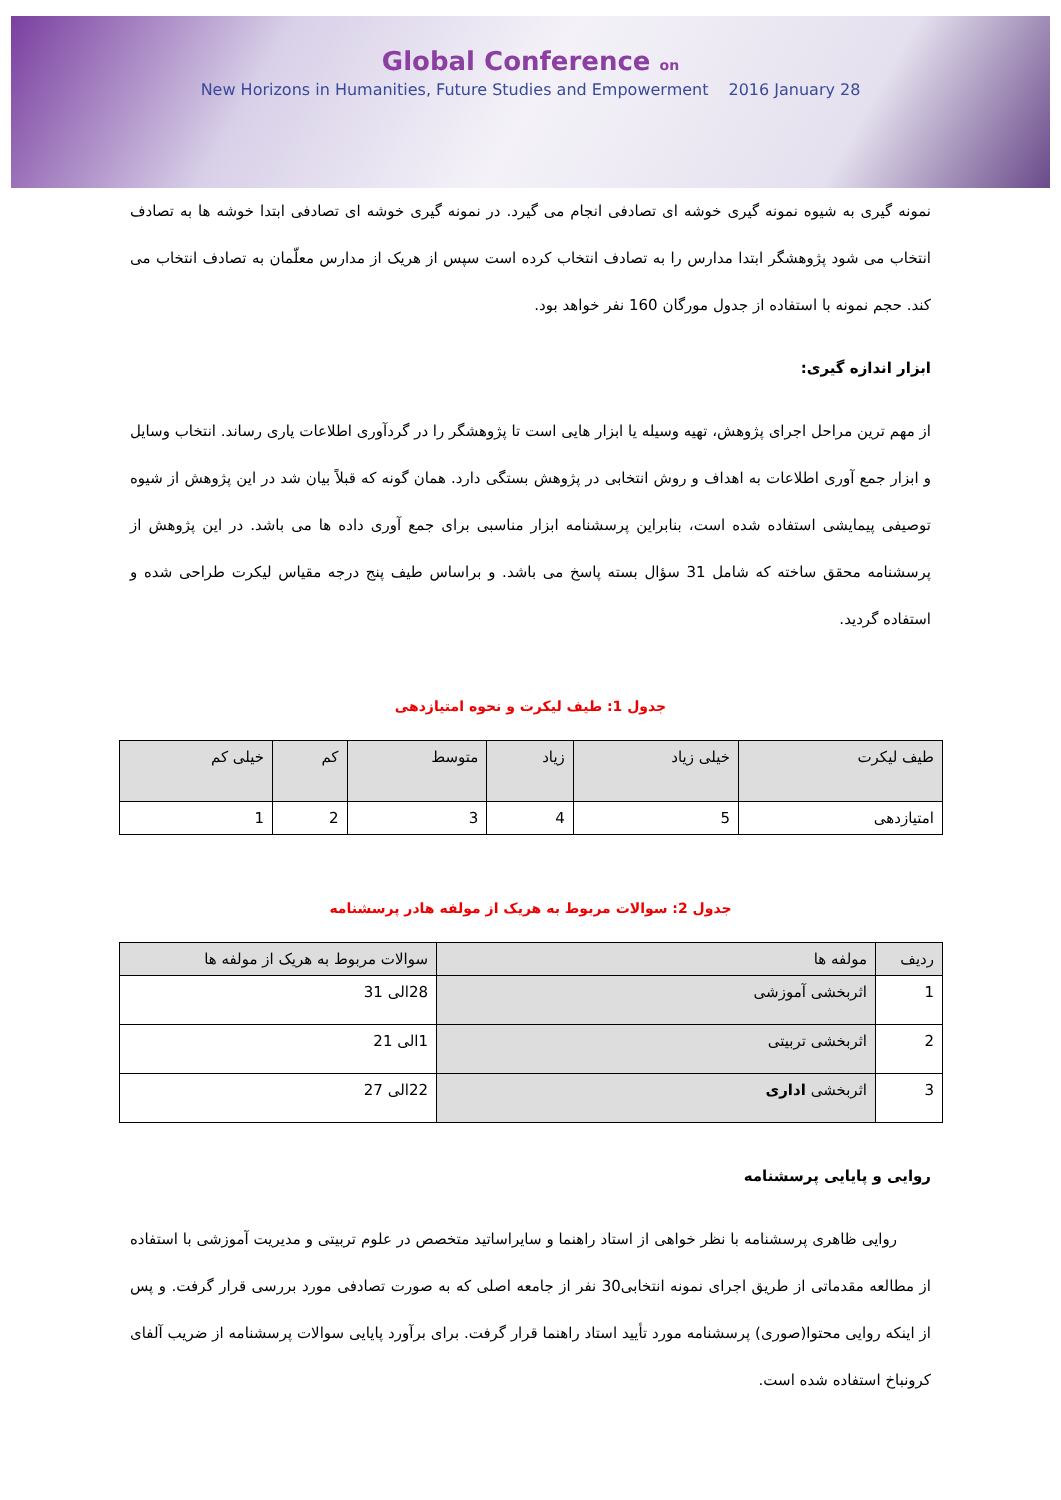Global Conference on
New Horizons in Humanities, Future Studies and Empowerment 2016 January 28
نمونه گیری به شیوه نمونه گیری خوشه ای تصادفی انجام می گیرد. در نمونه گیری خوشه ای تصادفی ابتدا خوشه ها به تصادف انتخاب می شود پژوهشگر ابتدا مدارس را به تصادف انتخاب کرده است سپس از هریک از مدارس معلّمان به تصادف انتخاب می کند. حجم نمونه با استفاده از جدول مورگان 160 نفر خواهد بود.
ابزار اندازه گیری:
از مهم ترین مراحل اجرای پژوهش، تهیه وسیله یا ابزار هایی است تا پژوهشگر را در گردآوری اطلاعات یاری رساند. انتخاب وسایل و ابزار جمع آوری اطلاعات به اهداف و روش انتخابی در پژوهش بستگی دارد. همان گونه که قبلاً بیان شد در این پژوهش از شیوه توصیفی پیمایشی استفاده شده است، بنابراین پرسشنامه ابزار مناسبی برای جمع آوری داده ها می باشد. در این پژوهش از پرسشنامه محقق ساخته که شامل 31 سؤال بسته پاسخ می باشد. و براساس طیف پنج درجه مقیاس لیکرت طراحی شده و استفاده گردید.
جدول 1: طیف لیکرت و نحوه امتیازدهی
| طیف لیکرت | خیلی زیاد | زیاد | متوسط | کم | خیلی کم |
| --- | --- | --- | --- | --- | --- |
| امتیازدهی | 5 | 4 | 3 | 2 | 1 |
جدول 2: سوالات مربوط به هریک از مولفه هادر پرسشنامه
| ردیف | مولفه ها | سوالات مربوط به هریک از مولفه ها |
| --- | --- | --- |
| 1 | اثربخشی آموزشی | 28الی 31 |
| 2 | اثربخشی تربیتی | 1الی 21 |
| 3 | اثربخشی اداری | 22الی 27 |
روایی و پایایی پرسشنامه
روایی ظاهری پرسشنامه با نظر خواهی از استاد راهنما و سایراساتید متخصص در علوم تربیتی و مدیریت آموزشی با استفاده از مطالعه مقدماتی از طریق اجرای نمونه انتخابی30 نفر از جامعه اصلی که به صورت تصادفی مورد بررسی قرار گرفت. و پس از اینکه روایی محتوا(صوری) پرسشنامه مورد تأیید استاد راهنما قرار گرفت. برای برآورد پایایی سوالات پرسشنامه از ضریب آلفای کرونباخ استفاده شده است.